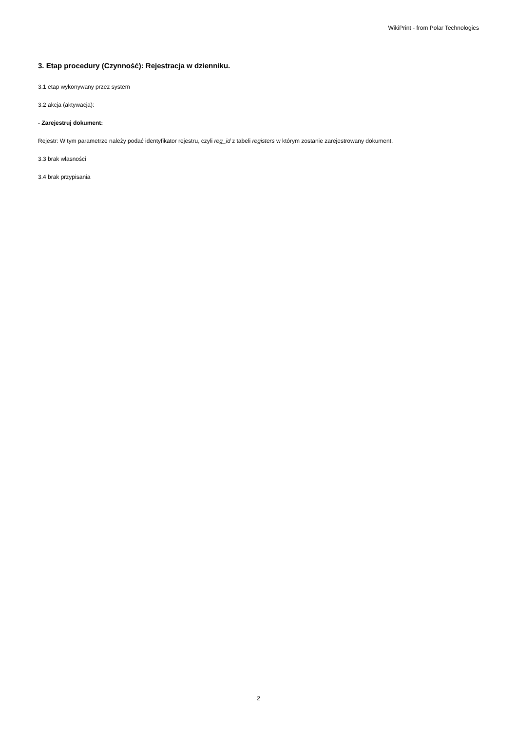WikiPrint - from Polar Technologies
3. Etap procedury (Czynność): Rejestracja w dzienniku.
3.1 etap wykonywany przez system
3.2 akcja (aktywacja):
- Zarejestruj dokument:
Rejestr: W tym parametrze należy podać identyfikator rejestru, czyli reg_id z tabeli registers w którym zostanie zarejestrowany dokument.
3.3 brak własności
3.4 brak przypisania
2